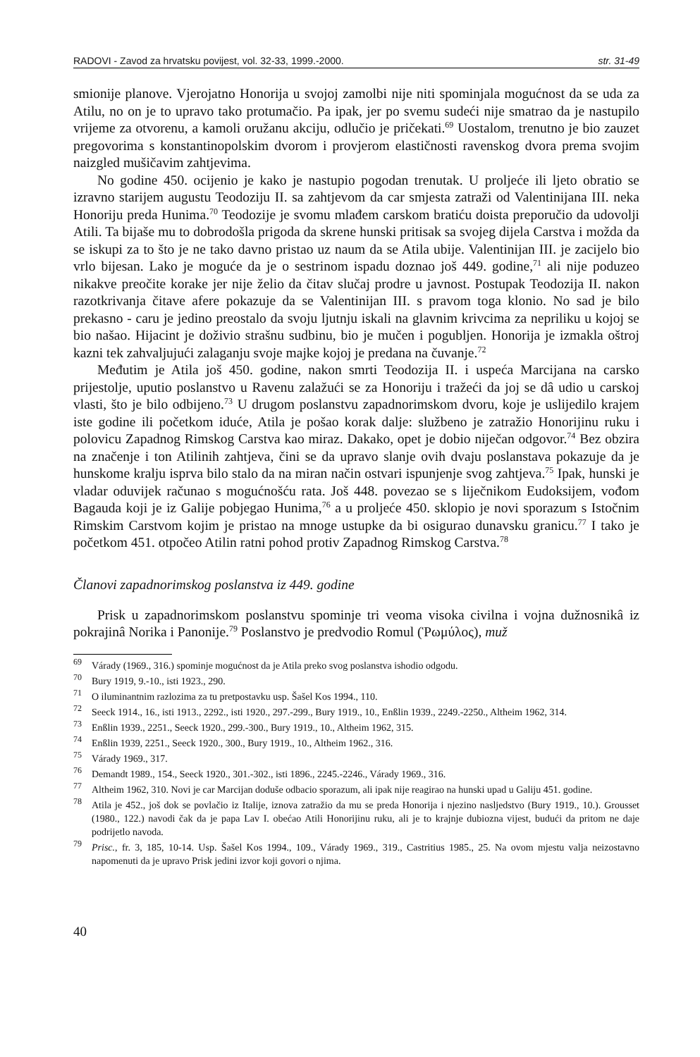RADOVI - Zavod za hrvatsku povijest, vol. 32-33, 1999.-2000. str. 31-49
smionije planove. Vjerojatno Honorija u svojoj zamolbi nije niti spominjala mogućnost da se uda za Atilu, no on je to upravo tako protumačio. Pa ipak, jer po svemu sudeći nije smatrao da je nastupilo vrijeme za otvorenu, a kamoli oružanu akciju, odlučio je pričekati.<sup>69</sup> Uostalom, trenutno je bio zauzet pregovorima s konstantinopolskim dvorom i provjerom elastičnosti ravenskog dvora prema svojim naizgled mušičavim zahtjevima.
No godine 450. ocijenio je kako je nastupio pogodan trenutak. U proljeće ili ljeto obratio se izravno starijem augustu Teodoziju II. sa zahtjevom da car smjesta zatraži od Valentinijana III. neka Honoriju preda Hunima.<sup>70</sup> Teodozije je svomu mlađem carskom bratiću doista preporučio da udovolji Atili. Ta bijaše mu to dobrodošla prigoda da skrene hunski pritisak sa svojeg dijela Carstva i možda da se iskupi za to što je ne tako davno pristao uz naum da se Atila ubije. Valentinijan III. je zacijelo bio vrlo bijesan. Lako je moguće da je o sestrinom ispadu doznao još 449. godine,<sup>71</sup> ali nije poduzeo nikakve preočite korake jer nije želio da čitav slučaj prodre u javnost. Postupak Teodozija II. nakon razotkrivanja čitave afere pokazuje da se Valentinijan III. s pravom toga klonio. No sad je bilo prekasno - caru je jedino preostalo da svoju ljutnju iskali na glavnim krivcima za nepriliku u kojoj se bio našao. Hijacint je doživio strašnu sudbinu, bio je mučen i pogubljen. Honorija je izmakla oštroj kazni tek zahvaljujući zalaganju svoje majke kojoj je predana na čuvanje.<sup>72</sup>
Međutim je Atila još 450. godine, nakon smrti Teodozija II. i uspeća Marcijana na carsko prijestolje, uputio poslanstvo u Ravenu zalažući se za Honoriju i tražeći da joj se dâ udio u carskoj vlasti, što je bilo odbijeno.<sup>73</sup> U drugom poslanstvu zapadnorimskom dvoru, koje je uslijedilo krajem iste godine ili početkom iduće, Atila je pošao korak dalje: službeno je zatražio Honorijinu ruku i polovicu Zapadnog Rimskog Carstva kao miraz. Dakako, opet je dobio niječan odgovor.<sup>74</sup> Bez obzira na značenje i ton Atilinih zahtjeva, čini se da upravo slanje ovih dvaju poslanstava pokazuje da je hunskome kralju isprva bilo stalo da na miran način ostvari ispunjenje svog zahtjeva.<sup>75</sup> Ipak, hunski je vladar oduvijek računao s mogućnošću rata. Još 448. povezao se s liječnikom Eudoksijem, vođom Bagauda koji je iz Galije pobjegao Hunima,<sup>76</sup> a u proljeće 450. sklopio je novi sporazum s Istočnim Rimskim Carstvom kojim je pristao na mnoge ustupke da bi osigurao dunavsku granicu.<sup>77</sup> I tako je početkom 451. otpočeo Atilin ratni pohod protiv Zapadnog Rimskog Carstva.<sup>78</sup>
Članovi zapadnorimskog poslanstva iz 449. godine
Prisk u zapadnorimskom poslanstvu spominje tri veoma visoka civilna i vojna dužnosnikâ iz pokrajinâ Norika i Panonije.<sup>79</sup> Poslanstvo je predvodio Romul (Ῥωμύλος), muž
<sup>69</sup> Várady (1969., 316.) spominje mogućnost da je Atila preko svog poslanstva ishodio odgodu.
<sup>70</sup> Bury 1919, 9.-10., isti 1923., 290.
<sup>71</sup> O iluminantnim razlozima za tu pretpostavku usp. Šašel Kos 1994., 110.
<sup>72</sup> Seeck 1914., 16., isti 1913., 2292., isti 1920., 297.-299., Bury 1919., 10., Enßlin 1939., 2249.-2250., Altheim 1962, 314.
<sup>73</sup> Enßlin 1939., 2251., Seeck 1920., 299.-300., Bury 1919., 10., Altheim 1962, 315.
<sup>74</sup> Enßlin 1939, 2251., Seeck 1920., 300., Bury 1919., 10., Altheim 1962., 316.
<sup>75</sup> Várady 1969., 317.
<sup>76</sup> Demandt 1989., 154., Seeck 1920., 301.-302., isti 1896., 2245.-2246., Várady 1969., 316.
<sup>77</sup> Altheim 1962, 310. Novi je car Marcijan doduše odbacio sporazum, ali ipak nije reagirao na hunski upad u Galiju 451. godine.
<sup>78</sup> Atila je 452., još dok se povlačio iz Italije, iznova zatražio da mu se preda Honorija i njezino nasljedstvo (Bury 1919., 10.). Grousset (1980., 122.) navodi čak da je papa Lav I. obećao Atili Honorijinu ruku, ali je to krajnje dubiozna vijest, budući da pritom ne daje podrijetlo navoda.
<sup>79</sup> Prisc., fr. 3, 185, 10-14. Usp. Šašel Kos 1994., 109., Várady 1969., 319., Castritius 1985., 25. Na ovom mjestu valja neizostavno napomenuti da je upravo Prisk jedini izvor koji govori o njima.
40